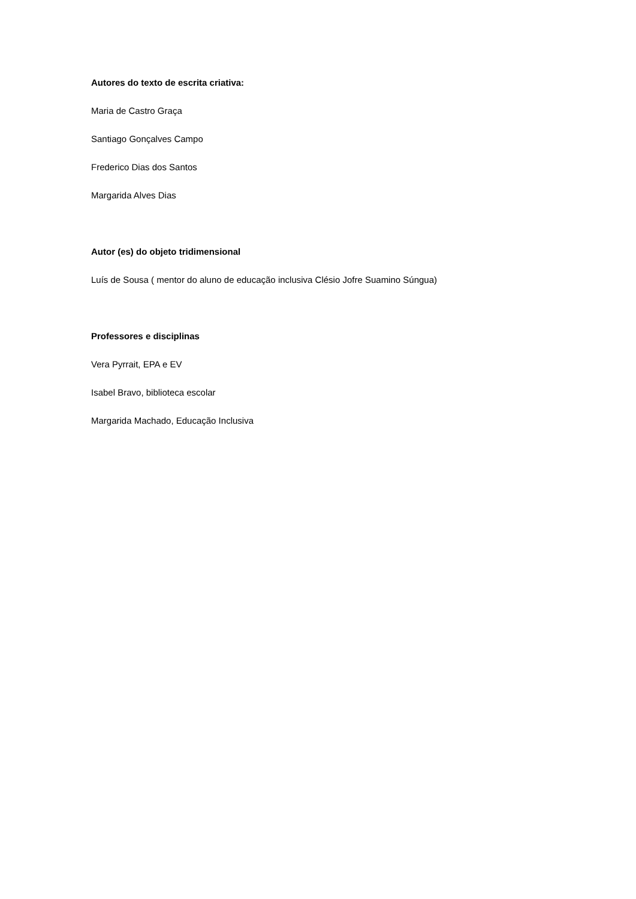Autores do texto de escrita criativa:
Maria de Castro Graça
Santiago Gonçalves Campo
Frederico Dias dos Santos
Margarida Alves Dias
Autor (es) do objeto tridimensional
Luís de Sousa ( mentor do aluno de educação inclusiva Clésio Jofre Suamino Súngua)
Professores e disciplinas
Vera Pyrrait, EPA e EV
Isabel Bravo, biblioteca escolar
Margarida Machado, Educação Inclusiva